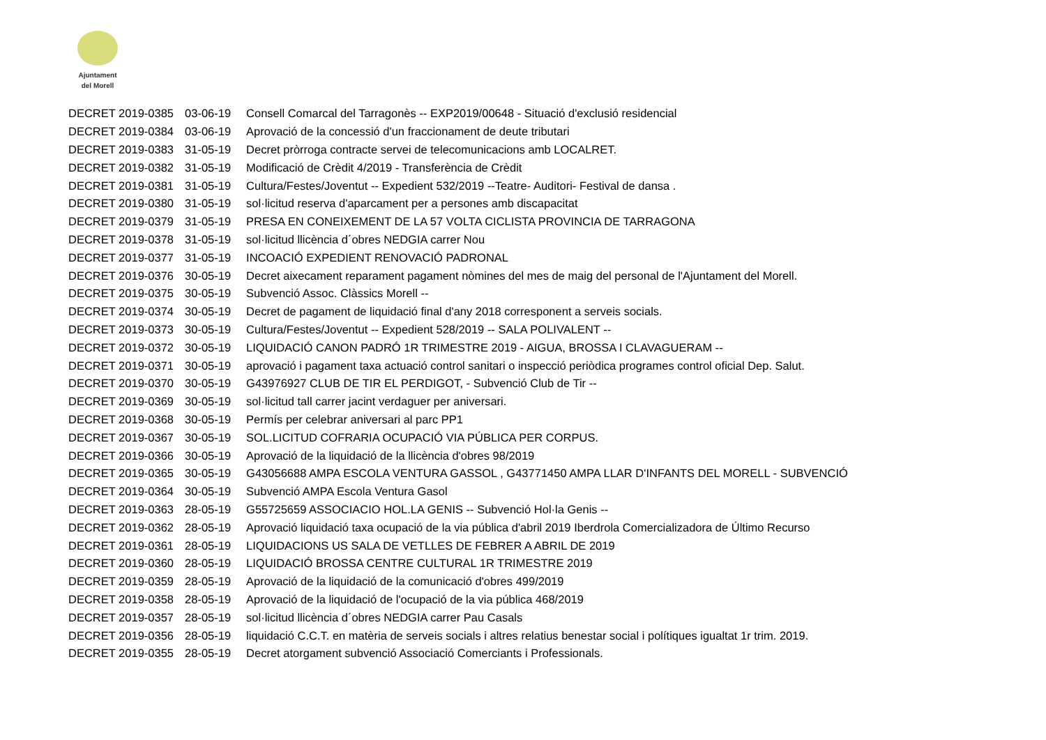Ajuntament
del Morell
| DECRET 2019-0385 | 03-06-19 | Consell Comarcal del Tarragonès -- EXP2019/00648 - Situació d'exclusió residencial |
| DECRET 2019-0384 | 03-06-19 | Aprovació de la concessió d'un fraccionament de deute tributari |
| DECRET 2019-0383 | 31-05-19 | Decret pròrroga contracte servei de telecomunicacions amb LOCALRET. |
| DECRET 2019-0382 | 31-05-19 | Modificació de Crèdit 4/2019 - Transferència de Crèdit |
| DECRET 2019-0381 | 31-05-19 | Cultura/Festes/Joventut -- Expedient 532/2019 --Teatre- Auditori- Festival de dansa . |
| DECRET 2019-0380 | 31-05-19 | sol·licitud reserva d'aparcament per a persones amb discapacitat |
| DECRET 2019-0379 | 31-05-19 | PRESA EN CONEIXEMENT DE LA 57 VOLTA CICLISTA PROVINCIA DE TARRAGONA |
| DECRET 2019-0378 | 31-05-19 | sol·licitud llicència d´obres NEDGIA carrer Nou |
| DECRET 2019-0377 | 31-05-19 | INCOACIÓ EXPEDIENT RENOVACIÓ PADRONAL |
| DECRET 2019-0376 | 30-05-19 | Decret aixecament reparament pagament nòmines del mes de maig del personal de l'Ajuntament del Morell. |
| DECRET 2019-0375 | 30-05-19 | Subvenció Assoc. Clàssics Morell -- |
| DECRET 2019-0374 | 30-05-19 | Decret de pagament de liquidació final d'any 2018 corresponent a serveis socials. |
| DECRET 2019-0373 | 30-05-19 | Cultura/Festes/Joventut -- Expedient 528/2019 -- SALA POLIVALENT -- |
| DECRET 2019-0372 | 30-05-19 | LIQUIDACIÓ CANON PADRÓ 1R TRIMESTRE 2019 - AIGUA, BROSSA I CLAVAGUERAM -- |
| DECRET 2019-0371 | 30-05-19 | aprovació i pagament taxa actuació control sanitari o inspecció periòdica programes control oficial Dep. Salut. |
| DECRET 2019-0370 | 30-05-19 | G43976927 CLUB DE TIR EL PERDIGOT, - Subvenció Club de Tir -- |
| DECRET 2019-0369 | 30-05-19 | sol·licitud tall carrer jacint verdaguer per aniversari. |
| DECRET 2019-0368 | 30-05-19 | Permís per celebrar aniversari al parc PP1 |
| DECRET 2019-0367 | 30-05-19 | SOL.LICITUD COFRARIA OCUPACIÓ VIA PÚBLICA PER CORPUS. |
| DECRET 2019-0366 | 30-05-19 | Aprovació de la liquidació de la llicència d'obres 98/2019 |
| DECRET 2019-0365 | 30-05-19 | G43056688 AMPA ESCOLA VENTURA GASSOL , G43771450 AMPA LLAR D'INFANTS DEL MORELL - SUBVENCIÓ |
| DECRET 2019-0364 | 30-05-19 | Subvenció AMPA Escola Ventura Gasol |
| DECRET 2019-0363 | 28-05-19 | G55725659 ASSOCIACIO HOL.LA GENIS -- Subvenció Hol·la Genis -- |
| DECRET 2019-0362 | 28-05-19 | Aprovació liquidació taxa ocupació de la via pública d'abril 2019 Iberdrola Comercializadora de Último Recurso |
| DECRET 2019-0361 | 28-05-19 | LIQUIDACIONS US SALA DE VETLLES DE FEBRER A ABRIL DE 2019 |
| DECRET 2019-0360 | 28-05-19 | LIQUIDACIÓ BROSSA CENTRE CULTURAL 1R TRIMESTRE 2019 |
| DECRET 2019-0359 | 28-05-19 | Aprovació de la liquidació de la comunicació d'obres 499/2019 |
| DECRET 2019-0358 | 28-05-19 | Aprovació de la liquidació de l'ocupació de la via pública 468/2019 |
| DECRET 2019-0357 | 28-05-19 | sol·licitud llicència d´obres NEDGIA carrer Pau Casals |
| DECRET 2019-0356 | 28-05-19 | liquidació C.C.T. en matèria de serveis socials i altres relatius benestar social i polítiques igualtat 1r trim. 2019. |
| DECRET 2019-0355 | 28-05-19 | Decret atorgament subvenció Associació Comerciants i Professionals. |